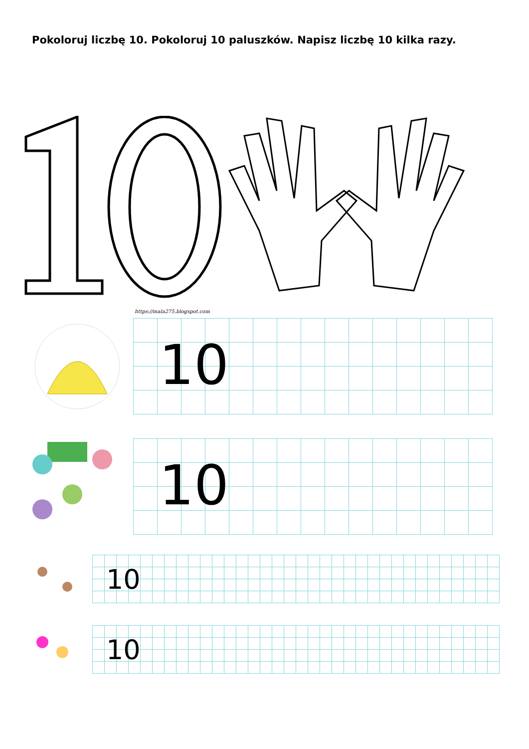Pokoloruj liczbę 10. Pokoloruj 10 paluszków. Napisz liczbę 10 kilka razy.
https://mala275.blogspot.com
10
10
10
10